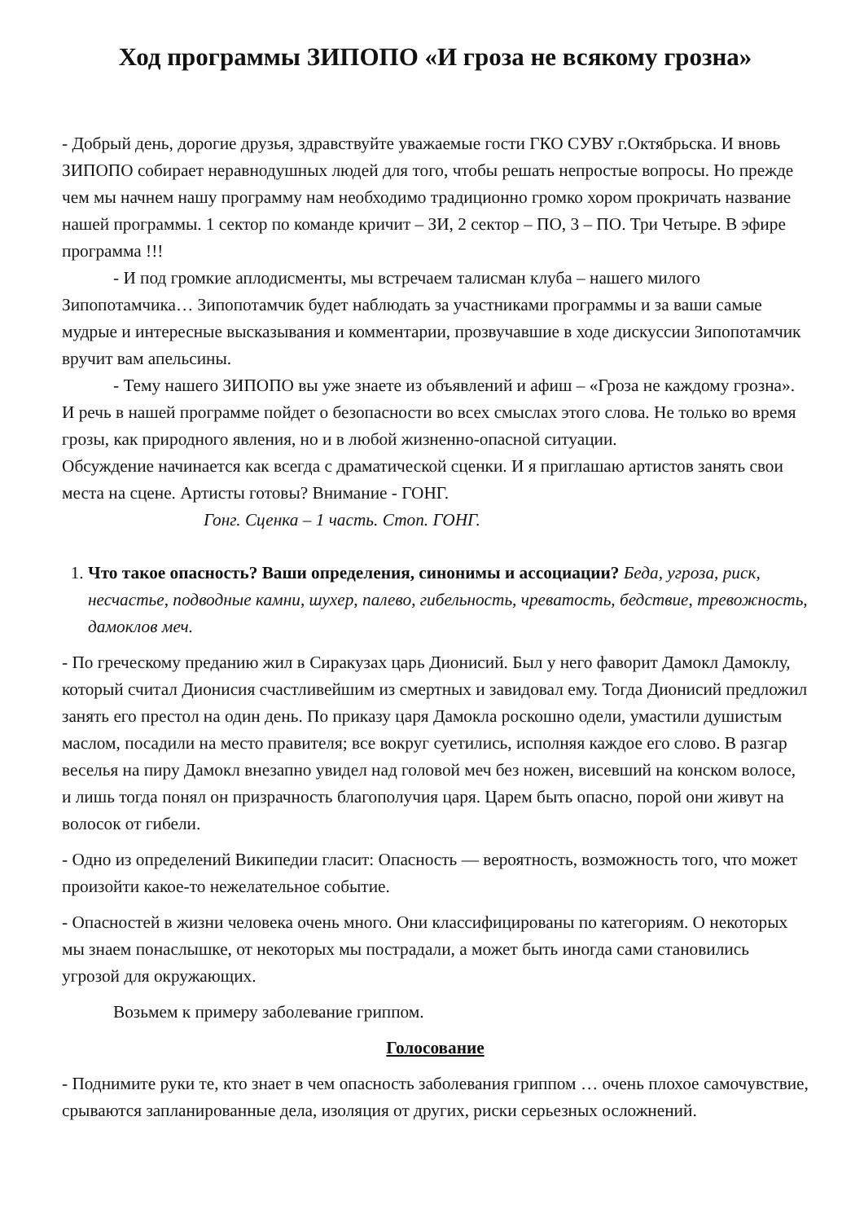Ход программы ЗИПОПО «И гроза не всякому грозна»
- Добрый день, дорогие друзья, здравствуйте уважаемые гости ГКО СУВУ г.Октябрьска. И вновь ЗИПОПО собирает неравнодушных людей для того, чтобы решать непростые вопросы. Но прежде чем мы начнем нашу программу нам необходимо традиционно громко хором прокричать название нашей программы. 1 сектор по команде кричит – ЗИ, 2 сектор – ПО, 3 – ПО. Три Четыре. В эфире программа !!!
- И под громкие аплодисменты, мы встречаем талисман клуба – нашего милого Зипопотамчика… Зипопотамчик будет наблюдать за участниками программы и за ваши самые мудрые и интересные высказывания и комментарии, прозвучавшие в ходе дискуссии Зипопотамчик вручит вам апельсины.
- Тему нашего ЗИПОПО вы уже знаете из объявлений и афиш – «Гроза не каждому грозна». И речь в нашей программе пойдет о безопасности во всех смыслах этого слова. Не только во время грозы, как природного явления, но и в любой жизненно-опасной ситуации.
Обсуждение начинается как всегда с драматической сценки. И я приглашаю артистов занять свои места на сцене. Артисты готовы? Внимание - ГОНГ.
Гонг. Сценка – 1 часть. Стоп. ГОНГ.
1. Что такое опасность? Ваши определения, синонимы и ассоциации? Беда, угроза, риск, несчастье, подводные камни, шухер, палево, гибельность, чреватость, бедствие, тревожность, дамоклов меч.
- По греческому преданию жил в Сиракузах царь Дионисий. Был у него фаворит Дамокл Дамоклу, который считал Дионисия счастливейшим из смертных и завидовал ему. Тогда Дионисий предложил занять его престол на один день. По приказу царя Дамокла роскошно одели, умастили душистым маслом, посадили на место правителя; все вокруг суетились, исполняя каждое его слово. В разгар веселья на пиру Дамокл внезапно увидел над головой меч без ножен, висевший на конском волосе, и лишь тогда понял он призрачность благополучия царя. Царем быть опасно, порой они живут на волосок от гибели.
- Одно из определений Википедии гласит: Опасность — вероятность, возможность того, что может произойти какое-то нежелательное событие.
- Опасностей в жизни человека очень много. Они классифицированы по категориям. О некоторых мы знаем понаслышке, от некоторых мы пострадали, а может быть иногда сами становились угрозой для окружающих.
Возьмем к примеру заболевание гриппом.
Голосование
- Поднимите руки те, кто знает в чем опасность заболевания гриппом … очень плохое самочувствие, срываются запланированные дела, изоляция от других, риски серьезных осложнений.